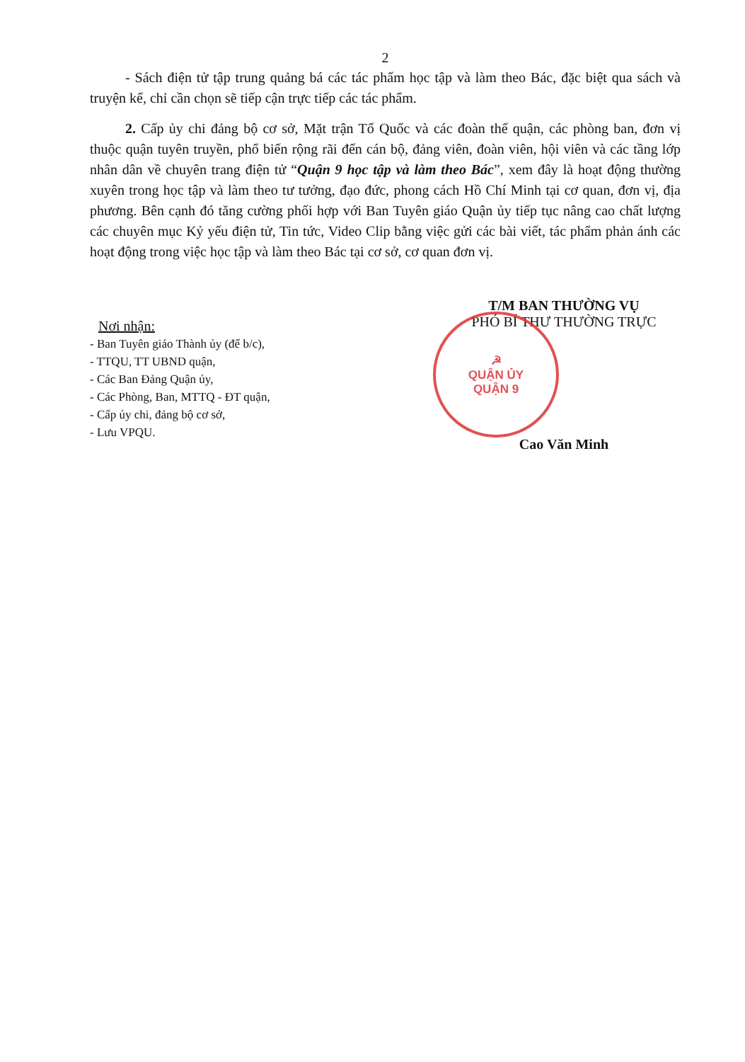2
- Sách điện tử tập trung quảng bá các tác phẩm học tập và làm theo Bác, đặc biệt qua sách và truyện kể, chỉ cần chọn sẽ tiếp cận trực tiếp các tác phẩm.
2. Cấp ủy chi đảng bộ cơ sở, Mặt trận Tổ Quốc và các đoàn thể quận, các phòng ban, đơn vị thuộc quận tuyên truyền, phổ biến rộng rãi đến cán bộ, đảng viên, đoàn viên, hội viên và các tầng lớp nhân dân về chuyên trang điện tử “Quận 9 học tập và làm theo Bác”, xem đây là hoạt động thường xuyên trong học tập và làm theo tư tưởng, đạo đức, phong cách Hồ Chí Minh tại cơ quan, đơn vị, địa phương. Bên cạnh đó tăng cường phối hợp với Ban Tuyên giáo Quận ủy tiếp tục nâng cao chất lượng các chuyên mục Kỷ yếu điện tử, Tin tức, Video Clip bằng việc gửi các bài viết, tác phẩm phản ánh các hoạt động trong việc học tập và làm theo Bác tại cơ sở, cơ quan đơn vị.
Nơi nhận:
- Ban Tuyên giáo Thành ủy (để b/c),
- TTQU, TT UBND quận,
- Các Ban Đảng Quận ủy,
- Các Phòng, Ban, MTTQ - ĐT quận,
- Cấp ủy chi, đảng bộ cơ sở,
- Lưu VPQU.
T/M BAN THƯỜNG VỤ
PHÓ BÍ THƯ THƯỜNG TRỰC
☭
QUẬN ỦY
QUẬN 9
Cao Văn Minh